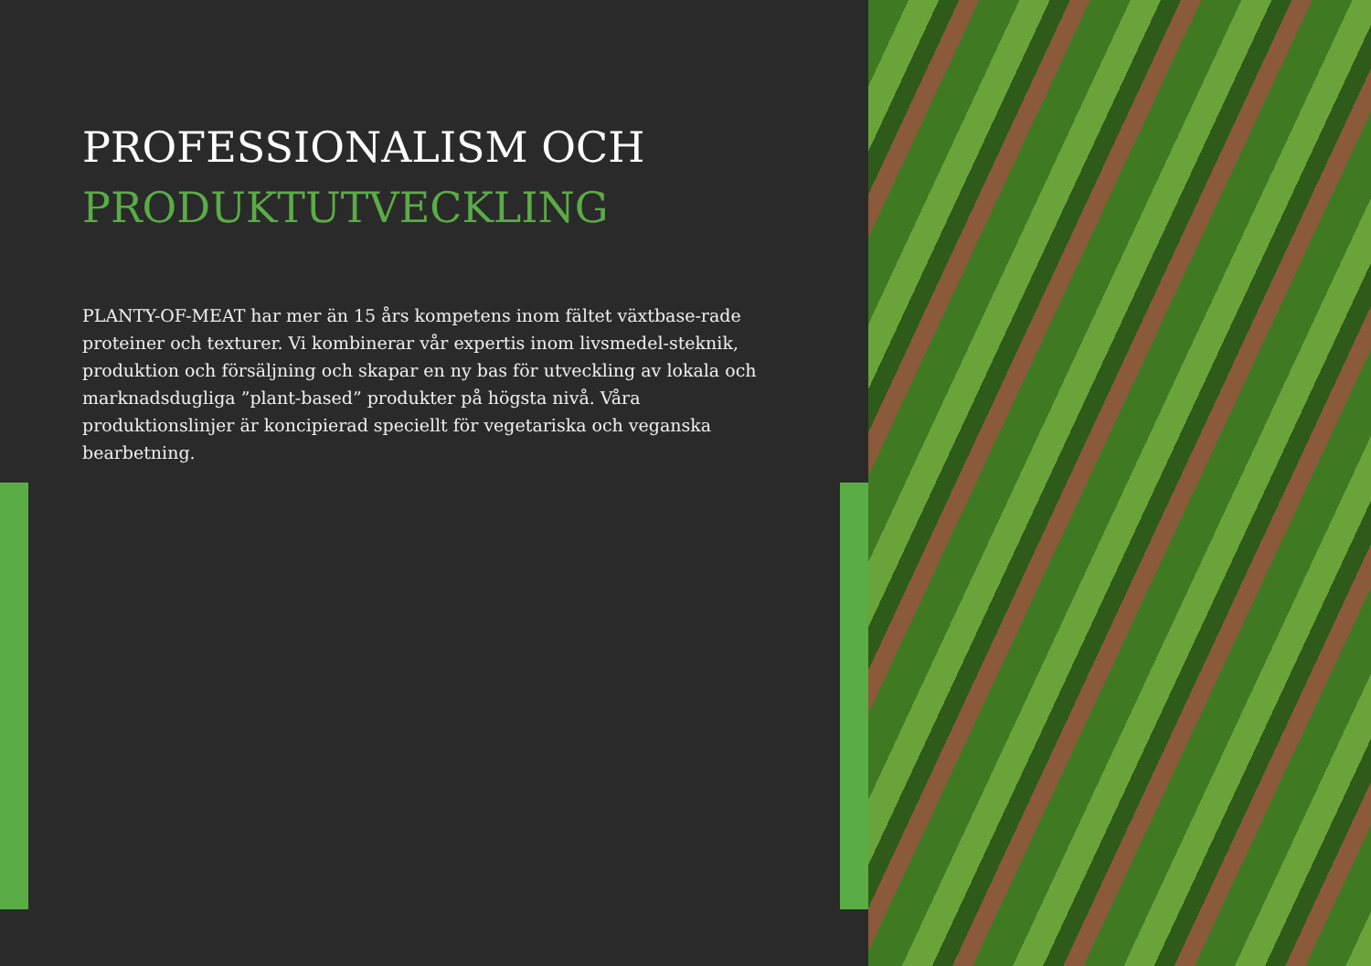PROFESSIONALISM OCH
PRODUKTUTVECKLING
PLANTY-OF-MEAT har mer än 15 års kompetens inom fältet växtbase-rade proteiner och texturer. Vi kombinerar vår expertis inom livsmedel-steknik, produktion och försäljning och skapar en ny bas för utveckling av lokala och marknadsdugliga ”plant-based” produkter på högsta nivå. Våra produktionslinjer är koncipierad speciellt för vegetariska och veganska bearbetning.